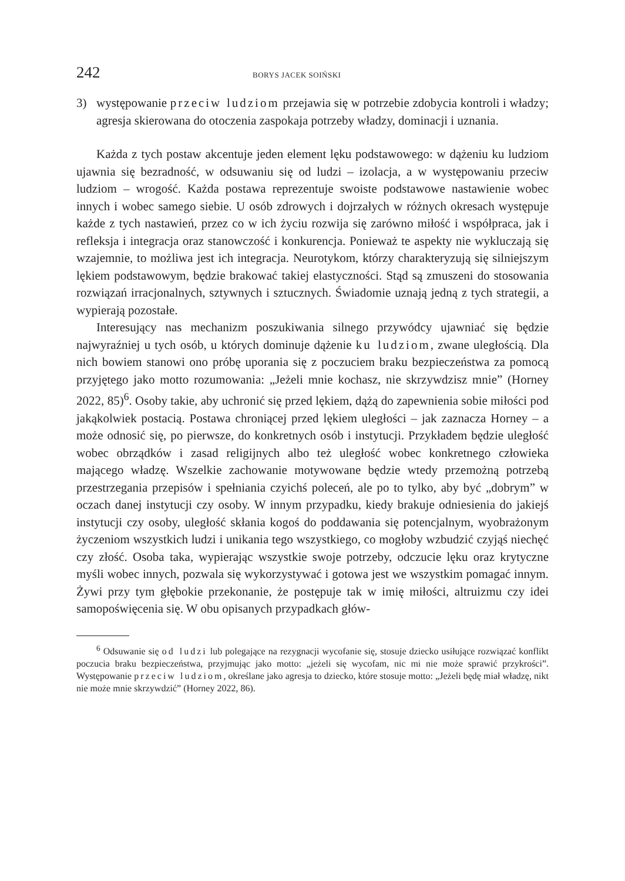242 BORYS JACEK SOIŃSKI
3) występowanie przeciw ludziom przejawia się w potrzebie zdobycia kontroli i władzy; agresja skierowana do otoczenia zaspokaja potrzeby władzy, dominacji i uznania.
Każda z tych postaw akcentuje jeden element lęku podstawowego: w dążeniu ku ludziom ujawnia się bezradność, w odsuwaniu się od ludzi – izolacja, a w występowaniu przeciw ludziom – wrogość. Każda postawa reprezentuje swoiste podstawowe nastawienie wobec innych i wobec samego siebie. U osób zdrowych i dojrzałych w różnych okresach występuje każde z tych nastawień, przez co w ich życiu rozwija się zarówno miłość i współpraca, jak i refleksja i integracja oraz stanowczość i konkurencja. Ponieważ te aspekty nie wykluczają się wzajemnie, to możliwa jest ich integracja. Neurotykom, którzy charakteryzują się silniejszym lękiem podstawowym, będzie brakować takiej elastyczności. Stąd są zmuszeni do stosowania rozwiązań irracjonalnych, sztywnych i sztucznych. Świadomie uznają jedną z tych strategii, a wypierają pozostałe.
Interesujący nas mechanizm poszukiwania silnego przywódcy ujawniać się będzie najwyraźniej u tych osób, u których dominuje dążenie ku ludziom, zwane uległością. Dla nich bowiem stanowi ono próbę uporania się z poczuciem braku bezpieczeństwa za pomocą przyjętego jako motto rozumowania: „Jeżeli mnie kochasz, nie skrzywdzisz mnie” (Horney 2022, 85)<sup>6</sup>. Osoby takie, aby uchronić się przed lękiem, dążą do zapewnienia sobie miłości pod jakąkolwiek postacią. Postawa chroniącej przed lękiem uległości – jak zaznacza Horney – a może odnosić się, po pierwsze, do konkretnych osób i instytucji. Przykładem będzie uległość wobec obrządków i zasad religijnych albo też uległość wobec konkretnego człowieka mającego władzę. Wszelkie zachowanie motywowane będzie wtedy przemożną potrzebą przestrzegania przepisów i spełniania czyichś poleceń, ale po to tylko, aby być „dobrym” w oczach danej instytucji czy osoby. W innym przypadku, kiedy brakuje odniesienia do jakiejś instytucji czy osoby, uległość skłania kogoś do poddawania się potencjalnym, wyobrażonym życzeniom wszystkich ludzi i unikania tego wszystkiego, co mogłoby wzbudzić czyjąś niechęć czy złość. Osoba taka, wypierając wszystkie swoje potrzeby, odczucie lęku oraz krytyczne myśli wobec innych, pozwala się wykorzystywać i gotowa jest we wszystkim pomagać innym. Żywi przy tym głębokie przekonanie, że postępuje tak w imię miłości, altruizmu czy idei samopoświęcenia się. W obu opisanych przypadkach głów-
<sup>6</sup> Odsuwanie się od ludzi lub polegające na rezygnacji wycofanie się, stosuje dziecko usiłujące rozwiązać konflikt poczucia braku bezpieczeństwa, przyjmując jako motto: „jeżeli się wycofam, nic mi nie może sprawić przykrości”. Występowanie przeciw ludziom, określane jako agresja to dziecko, które stosuje motto: „Jeżeli będę miał władzę, nikt nie może mnie skrzywdzić” (Horney 2022, 86).